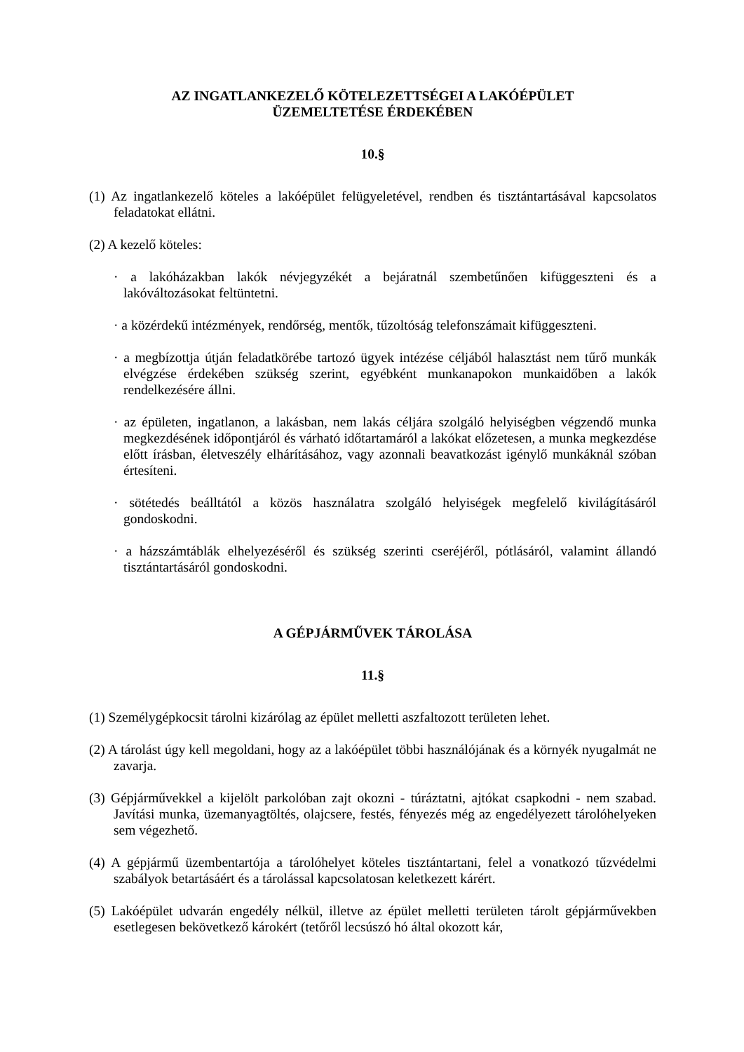AZ INGATLANKEZELŐ KÖTELEZETTSÉGEI A LAKÓÉPÜLET
ÜZEMELTETÉSE ÉRDEKÉBEN
10.§
(1) Az ingatlankezelő köteles a lakóépület felügyeletével, rendben és tisztántartásával kapcsolatos feladatokat ellátni.
(2) A kezelő köteles:
· a lakóházakban lakók névjegyzékét a bejáratnál szembetűnően kifüggeszteni és a lakóváltozásokat feltüntetni.
· a közérdekű intézmények, rendőrség, mentők, tűzoltóság telefonszámait kifüggeszteni.
· a megbízottja útján feladatkörébe tartozó ügyek intézése céljából halasztást nem tűrő munkák elvégzése érdekében szükség szerint, egyébként munkanapokon munkaidőben a lakók rendelkezésére állni.
· az épületen, ingatlanon, a lakásban, nem lakás céljára szolgáló helyiségben végzendő munka megkezdésének időpontjáról és várható időtartamáról a lakókat előzetesen, a munka megkezdése előtt írásban, életveszély elhárításához, vagy azonnali beavatkozást igénylő munkáknál szóban értesíteni.
· sötétedés beálltától a közös használatra szolgáló helyiségek megfelelő kivilágításáról gondoskodni.
· a házszámtáblák elhelyezéséről és szükség szerinti cseréjéről, pótlásáról, valamint állandó tisztántartásáról gondoskodni.
A GÉPJÁRMŰVEK TÁROLÁSA
11.§
(1) Személygépkocsit tárolni kizárólag az épület melletti aszfaltozott területen lehet.
(2) A tárolást úgy kell megoldani, hogy az a lakóépület többi használójának és a környék nyugalmát ne zavarja.
(3) Gépjárművekkel a kijelölt parkolóban zajt okozni - túráztatni, ajtókat csapkodni - nem szabad. Javítási munka, üzemanyagtöltés, olajcsere, festés, fényezés még az engedélyezett tárolóhelyeken sem végezhető.
(4) A gépjármű üzembentartója a tárolóhelyet köteles tisztántartani, felel a vonatkozó tűzvédelmi szabályok betartásáért és a tárolással kapcsolatosan keletkezett kárért.
(5) Lakóépület udvarán engedély nélkül, illetve az épület melletti területen tárolt gépjárművekben esetlegesen bekövetkező károkért (tetőről lecsúszó hó által okozott kár,